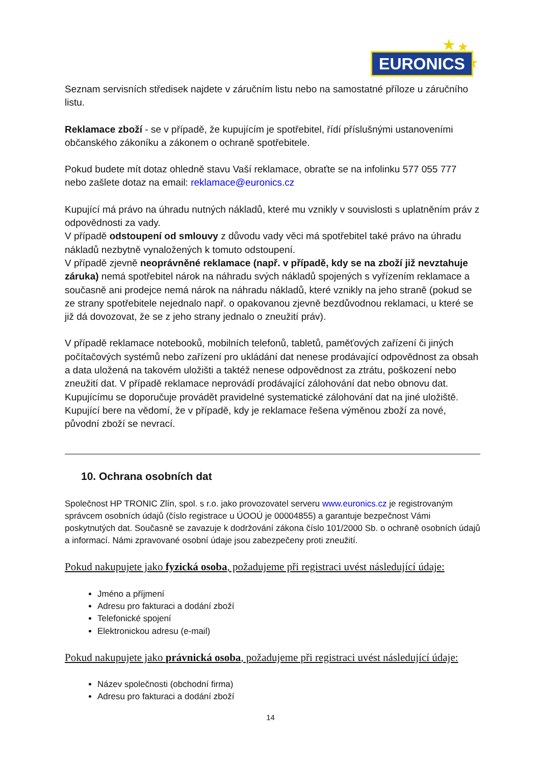★ ★
★
EURONICS
Seznam servisních středisek najdete v záručním listu nebo na samostatné příloze u záručního listu.
Reklamace zboží - se v případě, že kupujícím je spotřebitel, řídí příslušnými ustanoveními občanského zákoníku a zákonem o ochraně spotřebitele.
Pokud budete mít dotaz ohledně stavu Vaší reklamace, obraťte se na infolinku 577 055 777 nebo zašlete dotaz na email: reklamace@euronics.cz
Kupující má právo na úhradu nutných nákladů, které mu vznikly v souvislosti s uplatněním práv z odpovědnosti za vady.
V případě odstoupení od smlouvy z důvodu vady věci má spotřebitel také právo na úhradu nákladů nezbytně vynaložených k tomuto odstoupení.
V případě zjevně neoprávněné reklamace (např. v případě, kdy se na zboží již nevztahuje záruka) nemá spotřebitel nárok na náhradu svých nákladů spojených s vyřízením reklamace a současně ani prodejce nemá nárok na náhradu nákladů, které vznikly na jeho straně (pokud se ze strany spotřebitele nejednalo např. o opakovanou zjevně bezdůvodnou reklamaci, u které se již dá dovozovat, že se z jeho strany jednalo o zneužití práv).
V případě reklamace notebooků, mobilních telefonů, tabletů, paměťových zařízení či jiných počítačových systémů nebo zařízení pro ukládání dat nenese prodávající odpovědnost za obsah a data uložená na takovém uložišti a taktéž nenese odpovědnost za ztrátu, poškození nebo zneužití dat. V případě reklamace neprovádí prodávající zálohování dat nebo obnovu dat. Kupujícímu se doporučuje provádět pravidelné systematické zálohování dat na jiné uložiště. Kupující bere na vědomí, že v případě, kdy je reklamace řešena výměnou zboží za nové, původní zboží se nevrací.
10. Ochrana osobních dat
Společnost HP TRONIC Zlín, spol. s r.o. jako provozovatel serveru www.euronics.cz je registrovaným správcem osobních údajů (číslo registrace u ÚOOÚ je 00004855) a garantuje bezpečnost Vámi poskytnutých dat. Současně se zavazuje k dodržování zákona číslo 101/2000 Sb. o ochraně osobních údajů a informací. Námi zpravované osobní údaje jsou zabezpečeny proti zneužití.
Pokud nakupujete jako fyzická osoba, požadujeme při registraci uvést následující údaje:
Jméno a příjmení
Adresu pro fakturaci a dodání zboží
Telefonické spojení
Elektronickou adresu (e-mail)
Pokud nakupujete jako právnická osoba, požadujeme při registraci uvést následující údaje:
Název společnosti (obchodní firma)
Adresu pro fakturaci a dodání zboží
14